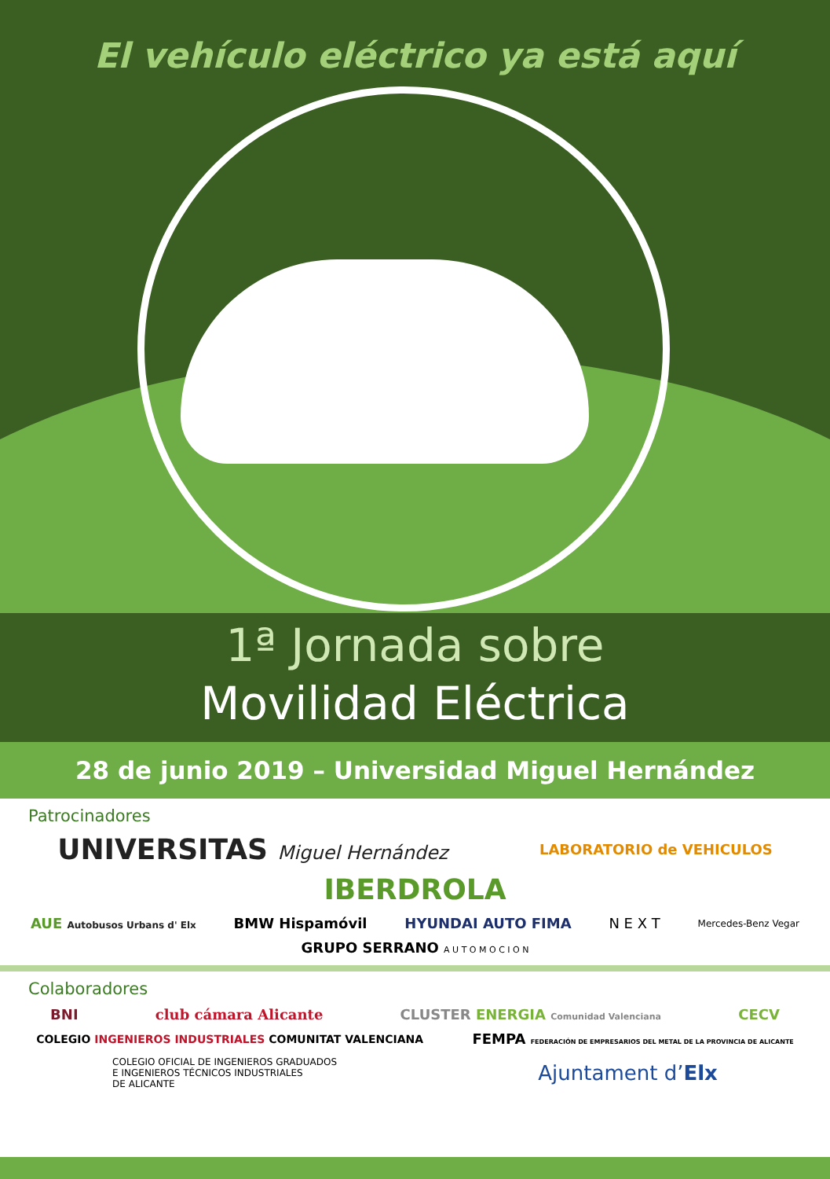El vehículo eléctrico ya está aquí
1ª Jornada sobre
Movilidad Eléctrica
28 de junio 2019 – Universidad Miguel Hernández
Patrocinadores
UNIVERSITAS Miguel Hernández
LABORATORIO de VEHICULOS
IBERDROLA
AUE Autobusos Urbans d' Elx
BMW Hispamóvil
HYUNDAI AUTO FIMA
N E X T
Mercedes-Benz Vegar
GRUPO SERRANO A U T O M O C I O N
Colaboradores
BNI
club cámara Alicante
CLUSTER ENERGIA Comunidad Valenciana
CECV
COLEGIO INGENIEROS INDUSTRIALES COMUNITAT VALENCIANA
FEMPA FEDERACIÓN DE EMPRESARIOS DEL METAL DE LA PROVINCIA DE ALICANTE
COLEGIO OFICIAL DE INGENIEROS GRADUADOS
E INGENIEROS TÉCNICOS INDUSTRIALES
DE ALICANTE
Ajuntament d’Elx